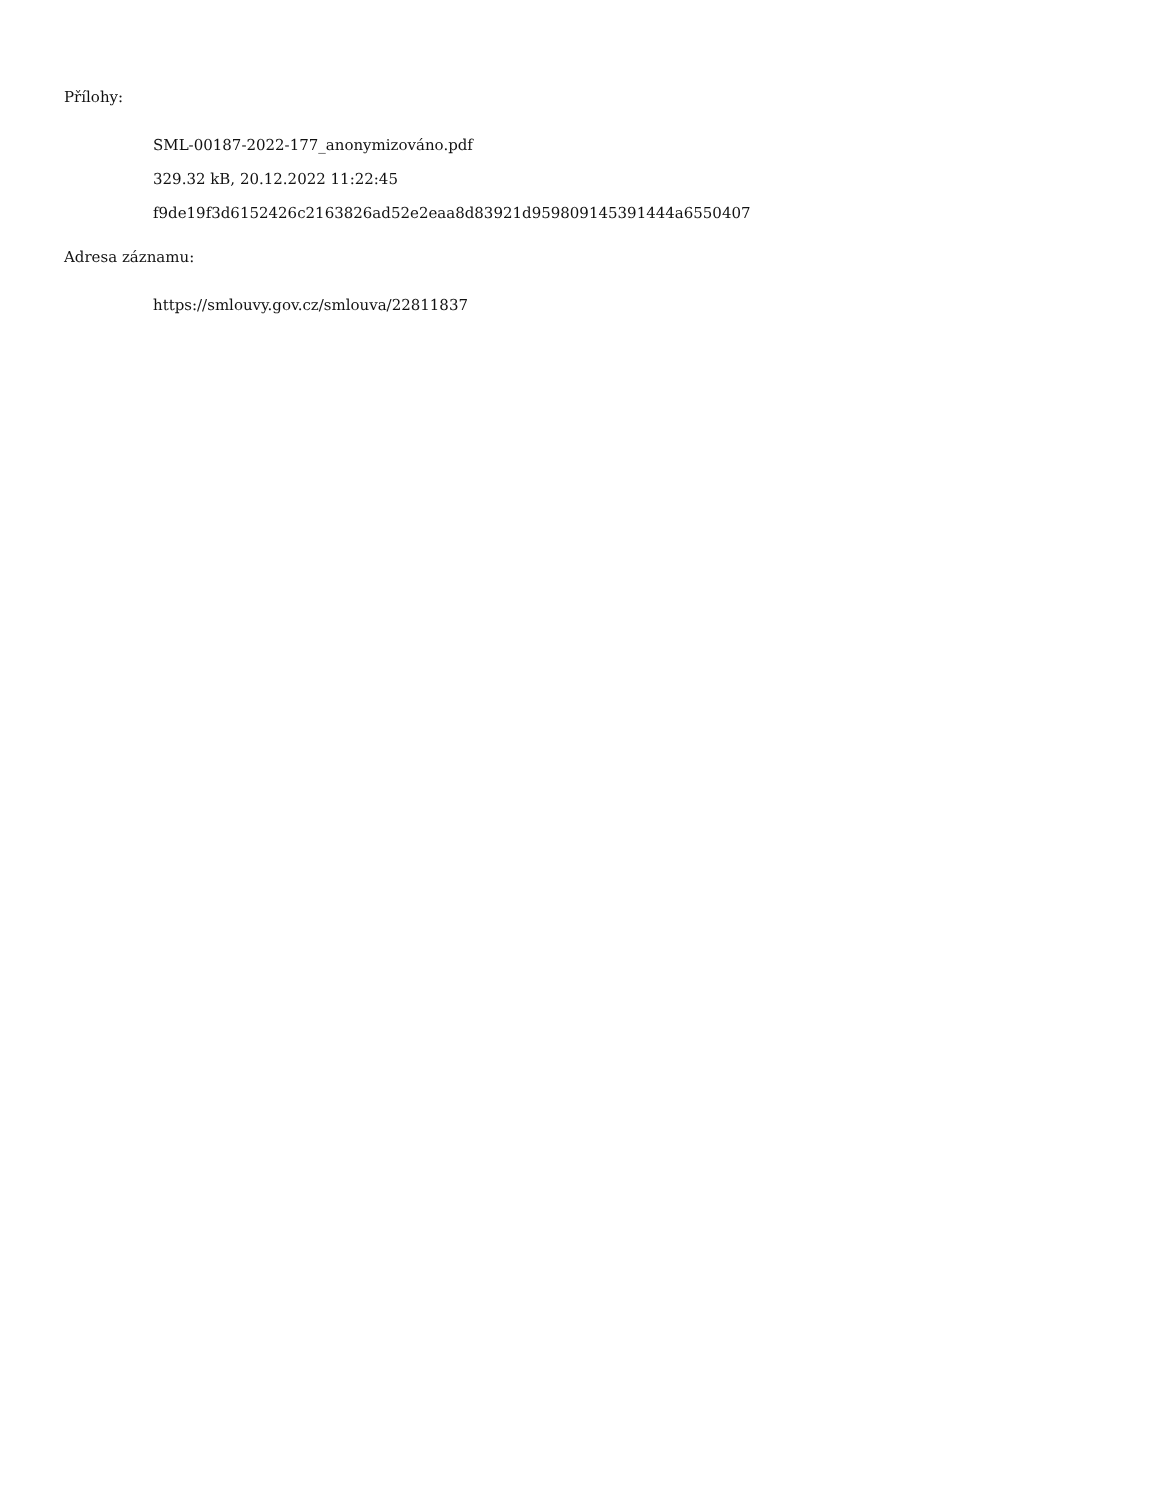Přílohy:
SML-00187-2022-177_anonymizováno.pdf
329.32 kB, 20.12.2022 11:22:45
f9de19f3d6152426c2163826ad52e2eaa8d83921d959809145391444a6550407
Adresa záznamu:
https://smlouvy.gov.cz/smlouva/22811837